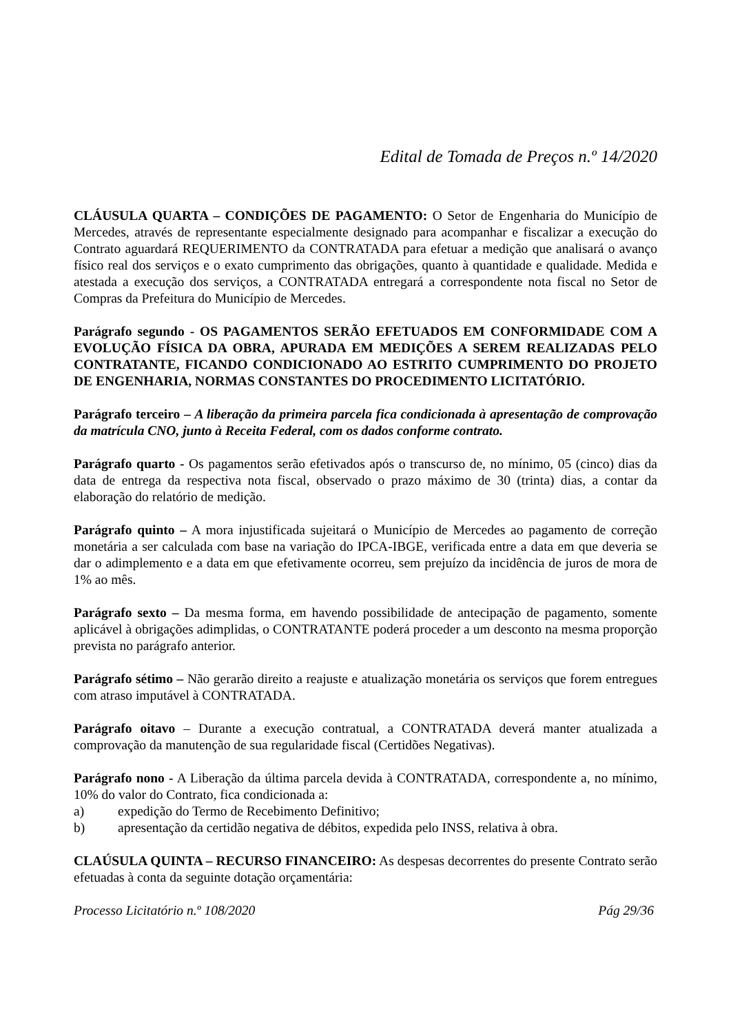Edital de Tomada de Preços n.º 14/2020
CLÁUSULA QUARTA – CONDIÇÕES DE PAGAMENTO: O Setor de Engenharia do Município de Mercedes, através de representante especialmente designado para acompanhar e fiscalizar a execução do Contrato aguardará REQUERIMENTO da CONTRATADA para efetuar a medição que analisará o avanço físico real dos serviços e o exato cumprimento das obrigações, quanto à quantidade e qualidade. Medida e atestada a execução dos serviços, a CONTRATADA entregará a correspondente nota fiscal no Setor de Compras da Prefeitura do Município de Mercedes.
Parágrafo segundo - OS PAGAMENTOS SERÃO EFETUADOS EM CONFORMIDADE COM A EVOLUÇÃO FÍSICA DA OBRA, APURADA EM MEDIÇÕES A SEREM REALIZADAS PELO CONTRATANTE, FICANDO CONDICIONADO AO ESTRITO CUMPRIMENTO DO PROJETO DE ENGENHARIA, NORMAS CONSTANTES DO PROCEDIMENTO LICITATÓRIO.
Parágrafo terceiro – A liberação da primeira parcela fica condicionada à apresentação de comprovação da matrícula CNO, junto à Receita Federal, com os dados conforme contrato.
Parágrafo quarto - Os pagamentos serão efetivados após o transcurso de, no mínimo, 05 (cinco) dias da data de entrega da respectiva nota fiscal, observado o prazo máximo de 30 (trinta) dias, a contar da elaboração do relatório de medição.
Parágrafo quinto – A mora injustificada sujeitará o Município de Mercedes ao pagamento de correção monetária a ser calculada com base na variação do IPCA-IBGE, verificada entre a data em que deveria se dar o adimplemento e a data em que efetivamente ocorreu, sem prejuízo da incidência de juros de mora de 1% ao mês.
Parágrafo sexto – Da mesma forma, em havendo possibilidade de antecipação de pagamento, somente aplicável à obrigações adimplidas, o CONTRATANTE poderá proceder a um desconto na mesma proporção prevista no parágrafo anterior.
Parágrafo sétimo – Não gerarão direito a reajuste e atualização monetária os serviços que forem entregues com atraso imputável à CONTRATADA.
Parágrafo oitavo – Durante a execução contratual, a CONTRATADA deverá manter atualizada a comprovação da manutenção de sua regularidade fiscal (Certidões Negativas).
Parágrafo nono - A Liberação da última parcela devida à CONTRATADA, correspondente a, no mínimo, 10% do valor do Contrato, fica condicionada a:
a) expedição do Termo de Recebimento Definitivo;
b) apresentação da certidão negativa de débitos, expedida pelo INSS, relativa à obra.
CLAÚSULA QUINTA – RECURSO FINANCEIRO: As despesas decorrentes do presente Contrato serão efetuadas à conta da seguinte dotação orçamentária:
Processo Licitatório n.º 108/2020 Pág 29/36